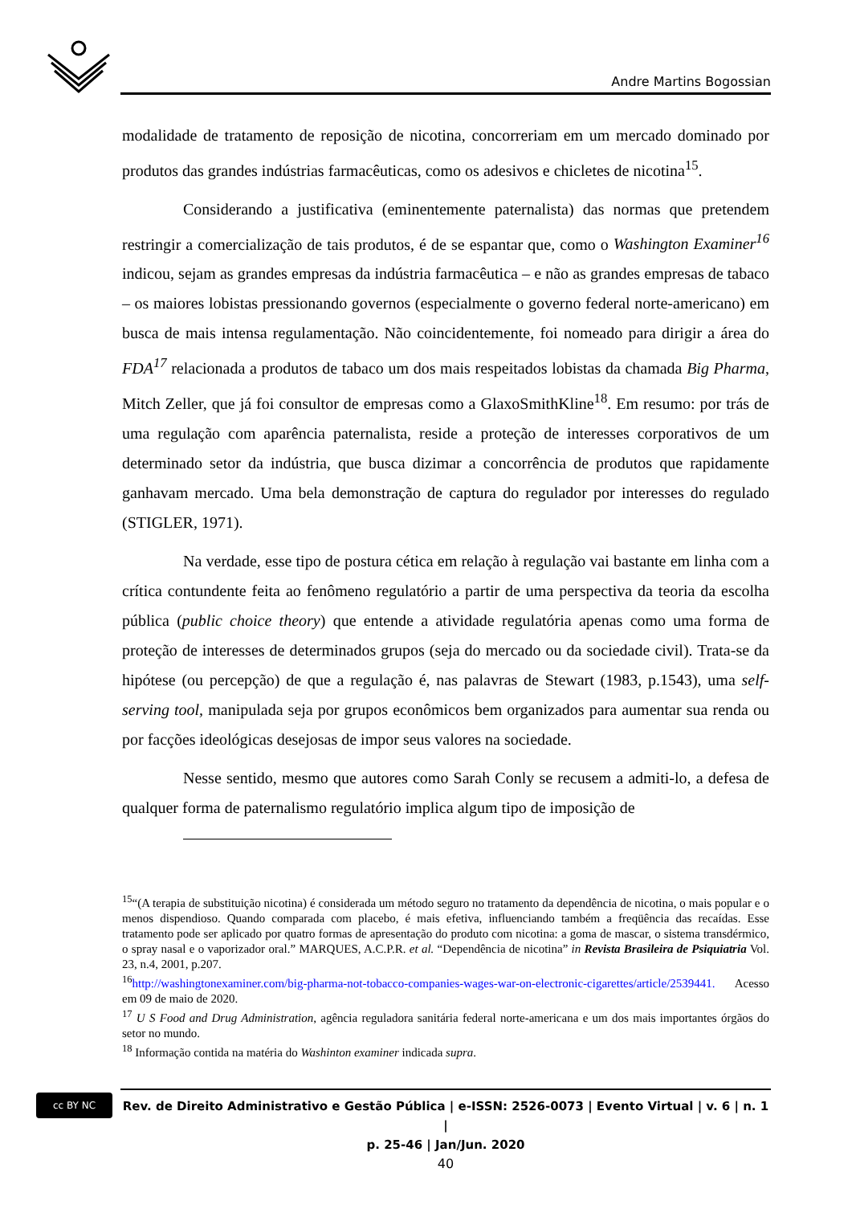Andre Martins Bogossian
modalidade de tratamento de reposição de nicotina, concorreriam em um mercado dominado por produtos das grandes indústrias farmacêuticas, como os adesivos e chicletes de nicotina<sup>15</sup>.
Considerando a justificativa (eminentemente paternalista) das normas que pretendem restringir a comercialização de tais produtos, é de se espantar que, como o Washington Examiner<sup>16</sup> indicou, sejam as grandes empresas da indústria farmacêutica – e não as grandes empresas de tabaco – os maiores lobistas pressionando governos (especialmente o governo federal norte-americano) em busca de mais intensa regulamentação. Não coincidentemente, foi nomeado para dirigir a área do FDA<sup>17</sup> relacionada a produtos de tabaco um dos mais respeitados lobistas da chamada Big Pharma, Mitch Zeller, que já foi consultor de empresas como a GlaxoSmithKline<sup>18</sup>. Em resumo: por trás de uma regulação com aparência paternalista, reside a proteção de interesses corporativos de um determinado setor da indústria, que busca dizimar a concorrência de produtos que rapidamente ganhavam mercado. Uma bela demonstração de captura do regulador por interesses do regulado (STIGLER, 1971).
Na verdade, esse tipo de postura cética em relação à regulação vai bastante em linha com a crítica contundente feita ao fenômeno regulatório a partir de uma perspectiva da teoria da escolha pública (public choice theory) que entende a atividade regulatória apenas como uma forma de proteção de interesses de determinados grupos (seja do mercado ou da sociedade civil). Trata-se da hipótese (ou percepção) de que a regulação é, nas palavras de Stewart (1983, p.1543), uma self-serving tool, manipulada seja por grupos econômicos bem organizados para aumentar sua renda ou por facções ideológicas desejosas de impor seus valores na sociedade.
Nesse sentido, mesmo que autores como Sarah Conly se recusem a admiti-lo, a defesa de qualquer forma de paternalismo regulatório implica algum tipo de imposição de
<sup>15</sup> “(A terapia de substituição nicotina) é considerada um método seguro no tratamento da dependência de nicotina, o mais popular e o menos dispendioso. Quando comparada com placebo, é mais efetiva, influenciando também a freqüência das recaídas. Esse tratamento pode ser aplicado por quatro formas de apresentação do produto com nicotina: a goma de mascar, o sistema transdérmico, o spray nasal e o vaporizador oral.” MARQUES, A.C.P.R. et al. “Dependência de nicotina” in Revista Brasileira de Psiquiatria Vol. 23, n.4, 2001, p.207.
<sup>16</sup> http://washingtonexaminer.com/big-pharma-not-tobacco-companies-wages-war-on-electronic-cigarettes/article/2539441. Acesso em 09 de maio de 2020.
<sup>17</sup> U S Food and Drug Administration, agência reguladora sanitária federal norte-americana e um dos mais importantes órgãos do setor no mundo.
<sup>18</sup> Informação contida na matéria do Washinton examiner indicada supra.
cc BY NC
Rev. de Direito Administrativo e Gestão Pública | e-ISSN: 2526-0073 | Evento Virtual | v. 6 | n. 1 |
p. 25-46 | Jan/Jun. 2020
40